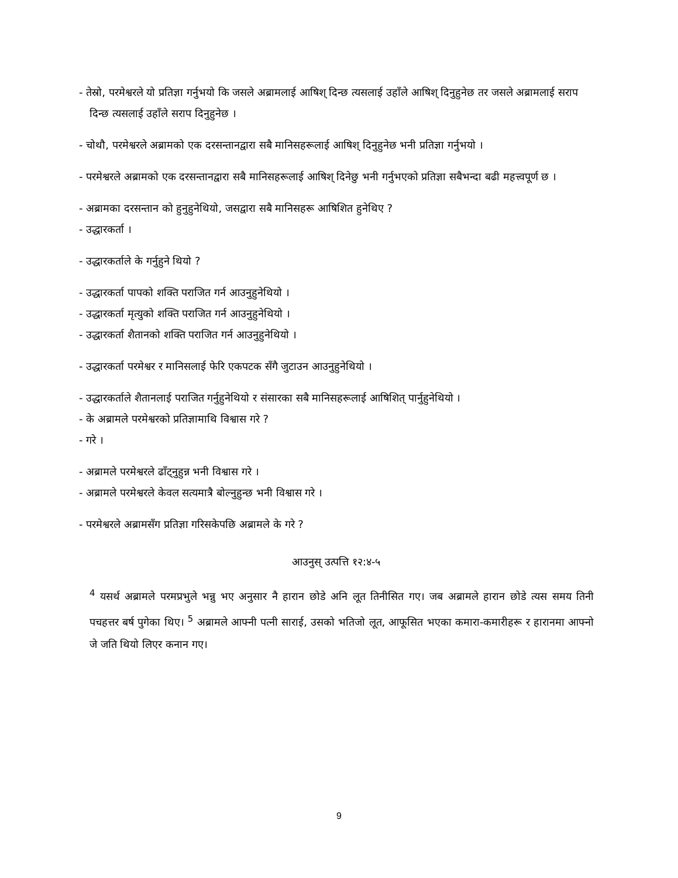- तेस्रो, परमेश्वरले यो प्रतिज्ञा गर्नुभयो कि जसले अब्रामलाई आषिश् दिन्छ त्यसलाई उहाँले आषिश् दिनुहुनेछ तर जसले अब्रामलाई सराप दिन्छ त्यसलाई उहाँले सराप दिनुहुनेछ ।
- चोथौ, परमेश्वरले अब्रामको एक दरसन्तानद्वारा सबै मानिसहरूलाई आषिश् दिनुहुनेछ भनी प्रतिज्ञा गर्नुभयो ।
- परमेश्वरले अब्रामको एक दरसन्तानद्वारा सबै मानिसहरूलाई आषिश् दिनेछु भनी गर्नुभएको प्रतिज्ञा सबैभन्दा बढी महत्त्वपूर्ण छ ।
- अब्रामका दरसन्तान को हुनुहुनेथियो, जसद्वारा सबै मानिसहरू आषिशित हुनेथिए ?
- उद्धारकर्ता ।
- उद्धारकर्ताले के गर्नुहुने थियो ?
- उद्धारकर्ता पापको शक्ति पराजित गर्न आउनुहुनेथियो ।
- उद्धारकर्ता मृत्युको शक्ति पराजित गर्न आउनुहुनेथियो ।
- उद्धारकर्ता शैतानको शक्ति पराजित गर्न आउनुहुनेथियो ।
- उद्धारकर्ता परमेश्वर र मानिसलाई फेरि एकपटक सँगै जुटाउन आउनुहुनेथियो ।
- उद्धारकर्ताले शैतानलाई पराजित गर्नुहुनेथियो र संसारका सबै मानिसहरूलाई आषिशित् पार्नुहुनेथियो ।
- के अब्रामले परमेश्वरको प्रतिज्ञामाथि विश्वास गरे ?
- गरे ।
- अब्रामले परमेश्वरले ढाँट्नुहुन्न भनी विश्वास गरे ।
- अब्रामले परमेश्वरले केवल सत्यमात्रै बोल्नुहुन्छ भनी विश्वास गरे ।
- परमेश्वरले अब्रामसँग प्रतिज्ञा गरिसकेपछि अब्रामले के गरे ?
आउनुस् उत्पत्ति १२:४-५
<sup>4</sup> यसर्थ अब्रामले परमप्रभुले भन्नु भए अनुसार नै हारान छोडे अनि लूत तिनीसित गए। जब अब्रामले हारान छोडे त्यस समय तिनी पचहत्तर बर्ष पुगेका थिए। <sup>5</sup> अब्रामले आफ्नी पत्नी साराई, उसको भतिजो लूत, आफूसित भएका कमारा-कमारीहरू र हारानमा आफ्नो जे जति थियो लिएर कनान गए।
9